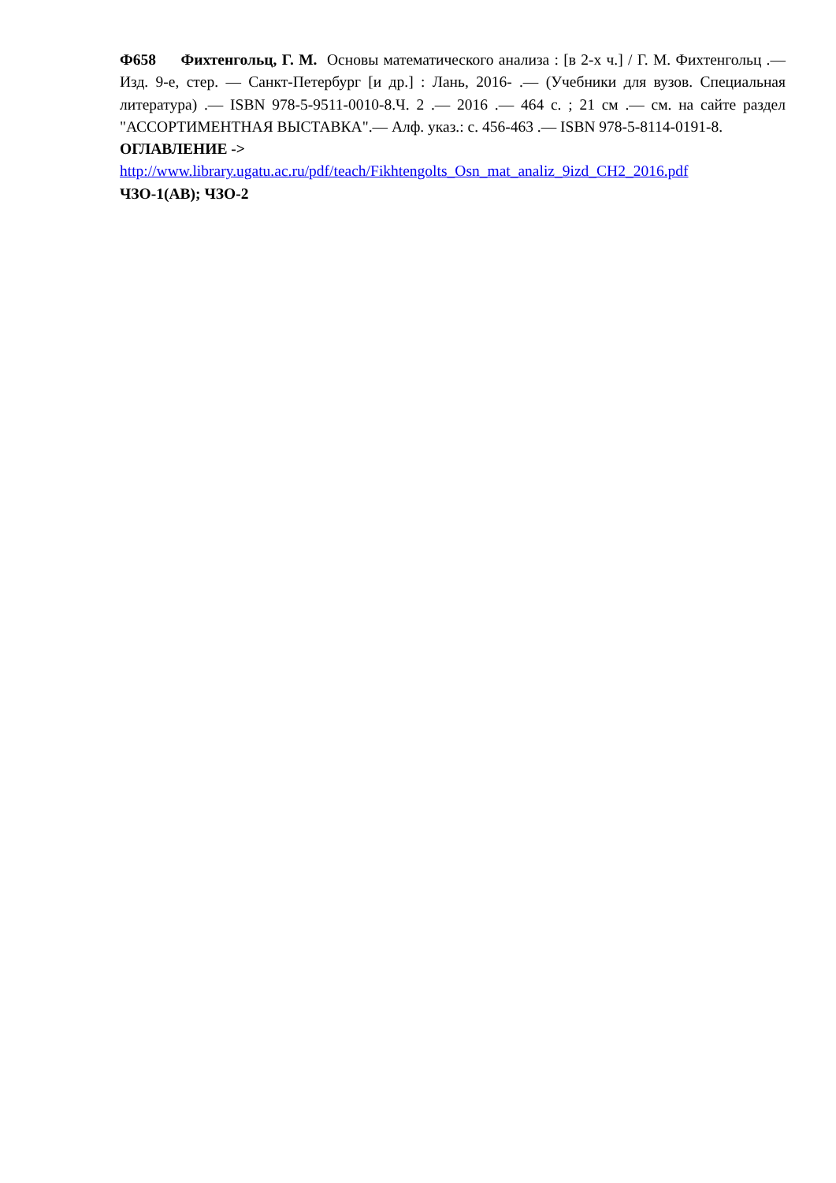Ф658 Фихтенгольц, Г. М. Основы математического анализа : [в 2-х ч.] / Г. М. Фихтенгольц .— Изд. 9-е, стер. — Санкт-Петербург [и др.] : Лань, 2016- .— (Учебники для вузов. Специальная литература) .— ISBN 978-5-9511-0010-8.Ч. 2 .— 2016 .— 464 с. ; 21 см .— см. на сайте раздел "АССОРТИМЕНТНАЯ ВЫСТАВКА".— Алф. указ.: с. 456-463 .— ISBN 978-5-8114-0191-8.
ОГЛАВЛЕНИЕ ->
http://www.library.ugatu.ac.ru/pdf/teach/Fikhtengolts_Osn_mat_analiz_9izd_CH2_2016.pdf
ЧЗО-1(АВ); ЧЗО-2